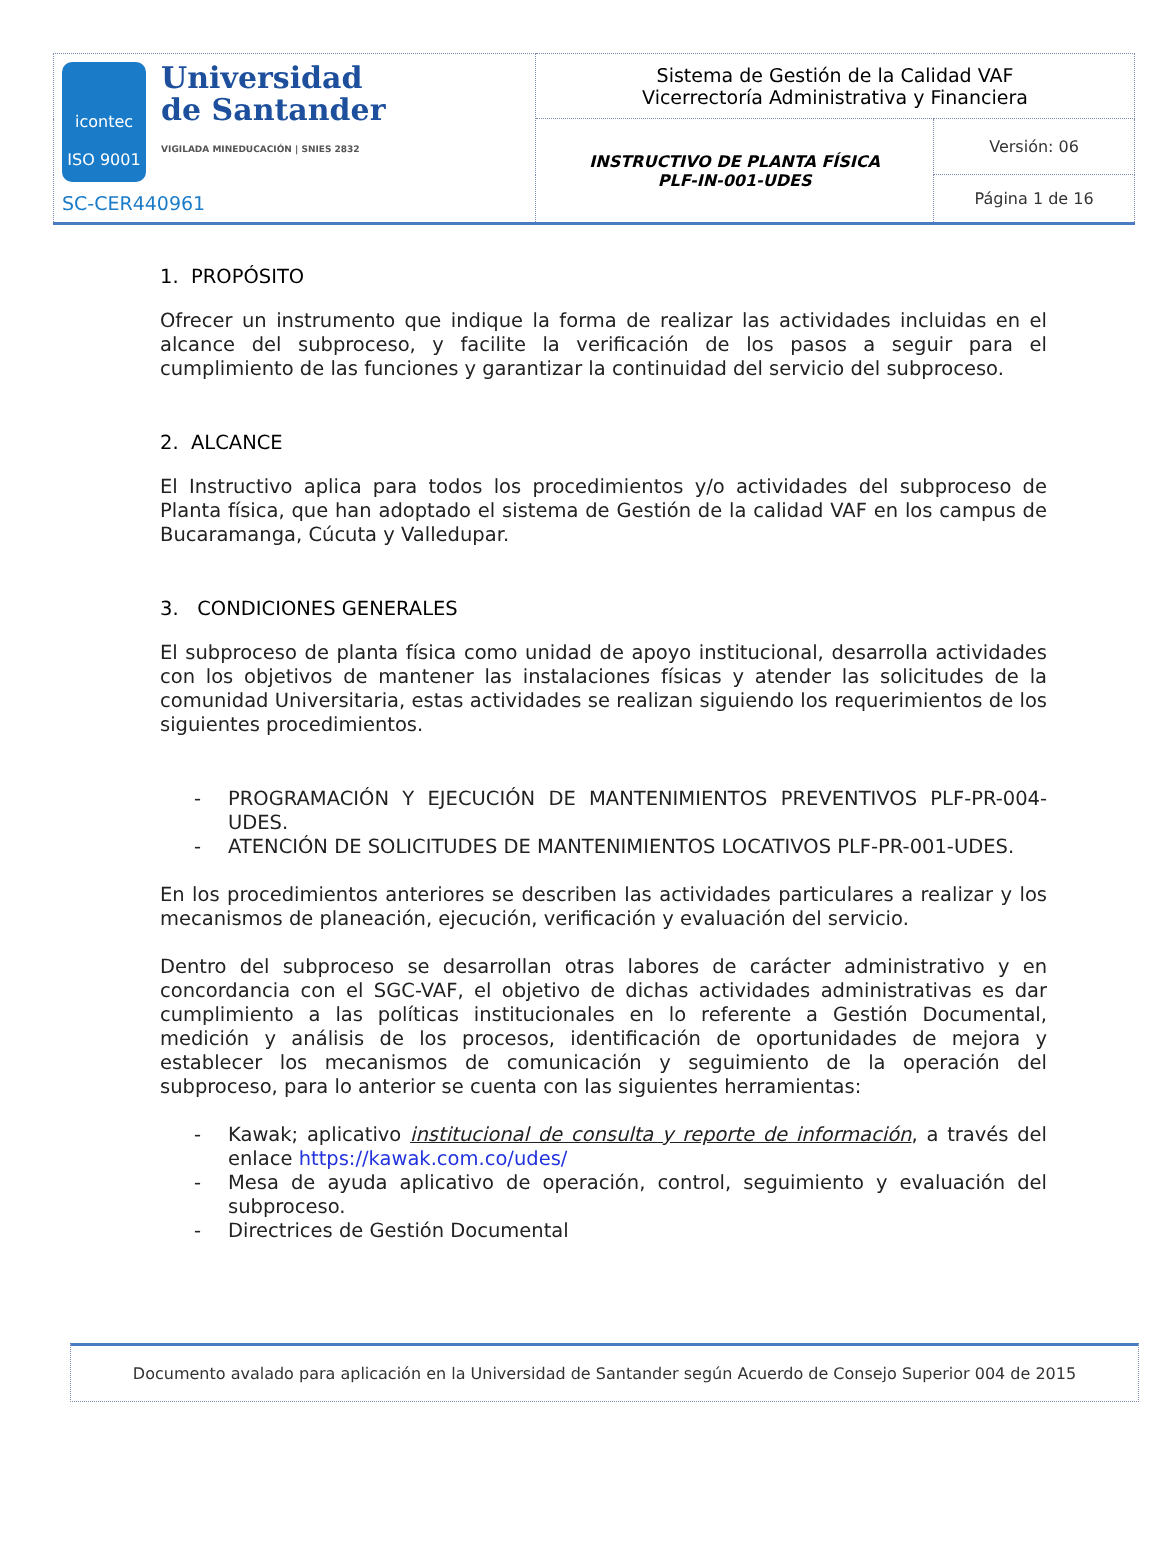| icontec ISO 9001 Universidad de Santander VIGILADA MINEDUCACIÓN / SNIES 2832 SC-CER440961 | Sistema de Gestión de la Calidad VAF Vicerrectoría Administrativa y Financiera | |
| | INSTRUCTIVO DE PLANTA FÍSICA PLF-IN-001-UDES | Versión: 06 |
| | | Página 1 de 16 |
1. PROPÓSITO
Ofrecer un instrumento que indique la forma de realizar las actividades incluidas en el alcance del subproceso, y facilite la verificación de los pasos a seguir para el cumplimiento de las funciones y garantizar la continuidad del servicio del subproceso.
2. ALCANCE
El Instructivo aplica para todos los procedimientos y/o actividades del subproceso de Planta física, que han adoptado el sistema de Gestión de la calidad VAF en los campus de Bucaramanga, Cúcuta y Valledupar.
3. CONDICIONES GENERALES
El subproceso de planta física como unidad de apoyo institucional, desarrolla actividades con los objetivos de mantener las instalaciones físicas y atender las solicitudes de la comunidad Universitaria, estas actividades se realizan siguiendo los requerimientos de los siguientes procedimientos.
- PROGRAMACIÓN Y EJECUCIÓN DE MANTENIMIENTOS PREVENTIVOS PLF-PR-004-UDES.
- ATENCIÓN DE SOLICITUDES DE MANTENIMIENTOS LOCATIVOS PLF-PR-001-UDES.
En los procedimientos anteriores se describen las actividades particulares a realizar y los mecanismos de planeación, ejecución, verificación y evaluación del servicio.
Dentro del subproceso se desarrollan otras labores de carácter administrativo y en concordancia con el SGC-VAF, el objetivo de dichas actividades administrativas es dar cumplimiento a las políticas institucionales en lo referente a Gestión Documental, medición y análisis de los procesos, identificación de oportunidades de mejora y establecer los mecanismos de comunicación y seguimiento de la operación del subproceso, para lo anterior se cuenta con las siguientes herramientas:
- Kawak; aplicativo institucional de consulta y reporte de información, a través del enlace https://kawak.com.co/udes/
- Mesa de ayuda aplicativo de operación, control, seguimiento y evaluación del subproceso.
- Directrices de Gestión Documental
Documento avalado para aplicación en la Universidad de Santander según Acuerdo de Consejo Superior 004 de 2015